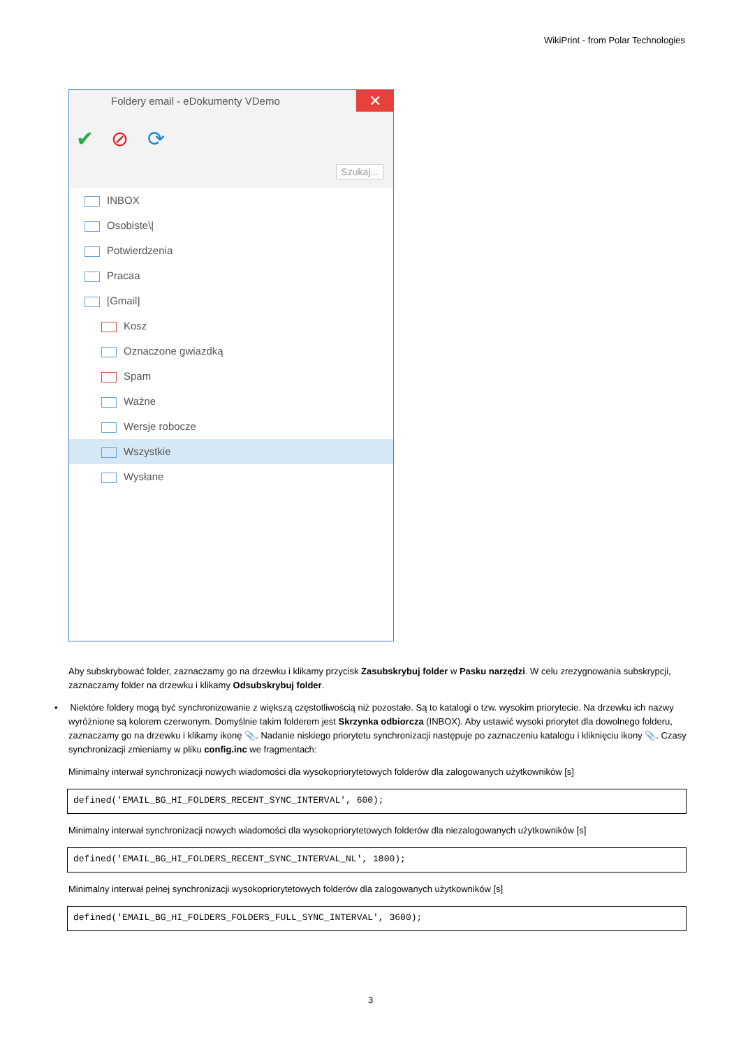WikiPrint - from Polar Technologies
Foldery email - eDokumenty VDemo
✕
✔ ⊘ ⟳
Szukaj...
INBOX
Osobiste\|
Potwierdzenia
Pracaa
[Gmail]
Kosz
Oznaczone gwiazdką
Spam
Ważne
Wersje robocze
Wszystkie
Wysłane
Aby subskrybować folder, zaznaczamy go na drzewku i klikamy przycisk Zasubskrybuj folder w Pasku narzędzi. W celu zrezygnowania subskrypcji, zaznaczamy folder na drzewku i klikamy Odsubskrybuj folder.
• Niektóre foldery mogą być synchronizowanie z większą częstotliwością niż pozostałe. Są to katalogi o tzw. wysokim priorytecie. Na drzewku ich nazwy wyróżnione są kolorem czerwonym. Domyślnie takim folderem jest Skrzynka odbiorcza (INBOX). Aby ustawić wysoki priorytet dla dowolnego folderu, zaznaczamy go na drzewku i klikamy ikonę 📎. Nadanie niskiego priorytetu synchronizacji następuje po zaznaczeniu katalogu i kliknięciu ikony 📎. Czasy synchronizacji zmieniamy w pliku config.inc we fragmentach:
Minimalny interwał synchronizacji nowych wiadomości dla wysokopriorytetowych folderów dla zalogowanych użytkowników [s]
defined('EMAIL_BG_HI_FOLDERS_RECENT_SYNC_INTERVAL', 600);
Minimalny interwał synchronizacji nowych wiadomości dla wysokopriorytetowych folderów dla niezalogowanych użytkowników [s]
defined('EMAIL_BG_HI_FOLDERS_RECENT_SYNC_INTERVAL_NL', 1800);
Minimalny interwał pełnej synchronizacji wysokopriorytetowych folderów dla zalogowanych użytkowników [s]
defined('EMAIL_BG_HI_FOLDERS_FOLDERS_FULL_SYNC_INTERVAL', 3600);
3